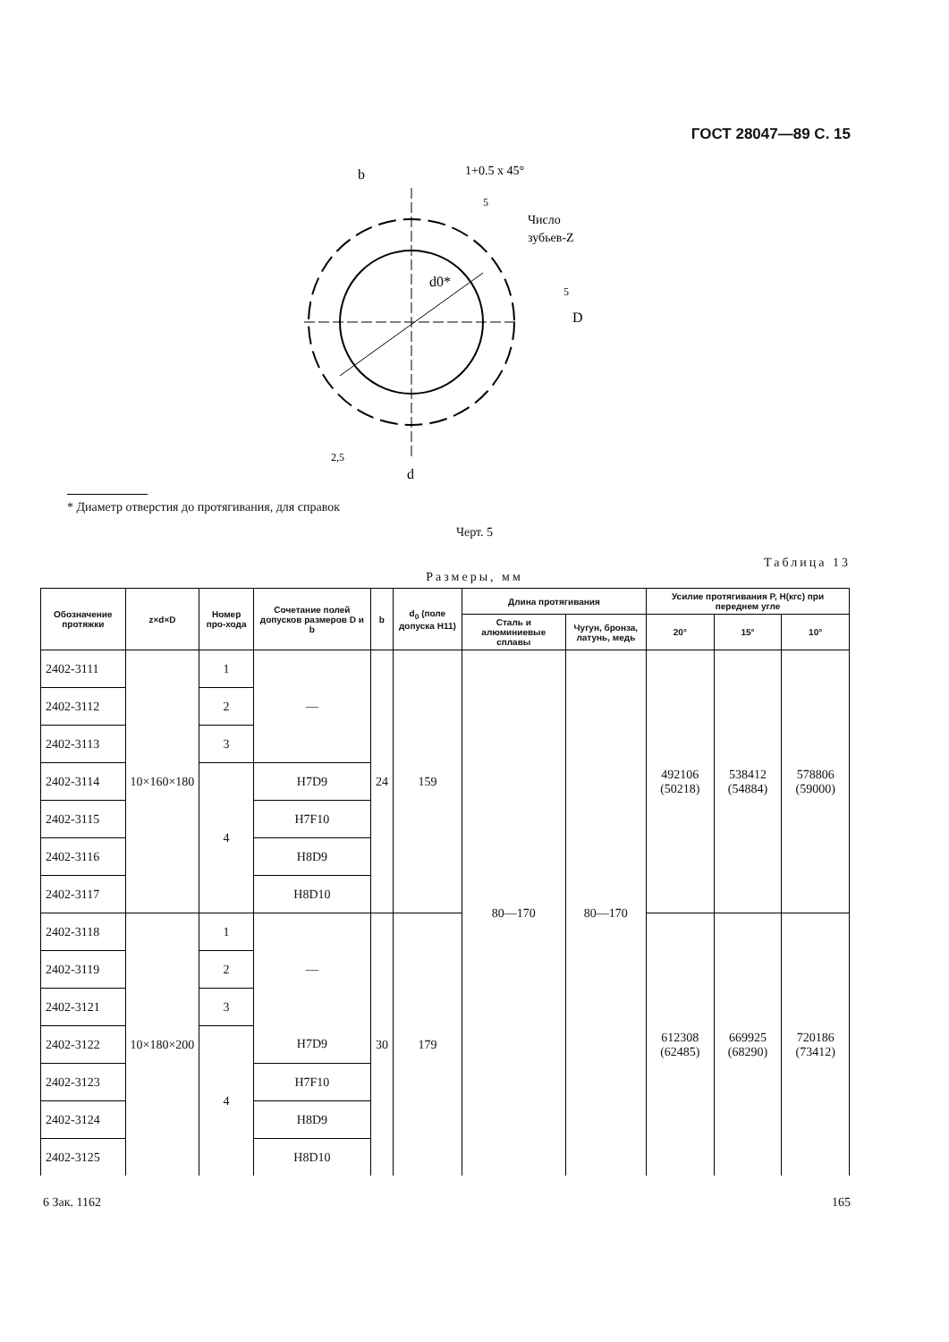ГОСТ 28047—89 С. 15
d0*
b
1+0.5 x 45°
Число
зубьев-Z
D
d
5
5
2,5
* Диаметр отверстия до протягивания, для справок
Черт. 5
Таблица 13
Размеры, мм
| Обозначение протяжки | z×d×D | Номер про-хода | Сочетание полей допусков размеров D и b | b | d<sub>0</sub> (поле допуска H11) | Длина протягивания | | Усилие протягивания P, Н(кгс) при переднем угле | | |
| --- | --- | --- | --- | --- | --- | --- | --- | --- | --- | --- |
| | | | | | | Сталь и алюминиевые сплавы | Чугун, бронза, латунь, медь | 20° | 15° | 10° |
| 2402-3111 | 10×160×180 | 1 | — | 24 | 159 | 80—170 | 80—170 | 492106 (50218) | 538412 (54884) | 578806 (59000) |
| 2402-3112 | | 2 | | | | | | | | |
| 2402-3113 | | 3 | | | | | | | | |
| 2402-3114 | | 4 | H7D9 | | | | | | | |
| 2402-3115 | | | H7F10 | | | | | | | |
| 2402-3116 | | | H8D9 | | | | | | | |
| 2402-3117 | | | H8D10 | | | | | | | |
| 2402-3118 | 10×180×200 | 1 | — | 30 | 179 | | | 612308 (62485) | 669925 (68290) | 720186 (73412) |
| 2402-3119 | | 2 | | | | | | | | |
| 2402-3121 | | 3 | | | | | | | | |
| 2402-3122 | | 4 | H7D9 | | | | | | | |
| 2402-3123 | | | H7F10 | | | | | | | |
| 2402-3124 | | | H8D9 | | | | | | | |
| 2402-3125 | | | H8D10 | | | | | | | |
6 Зак. 1162 165